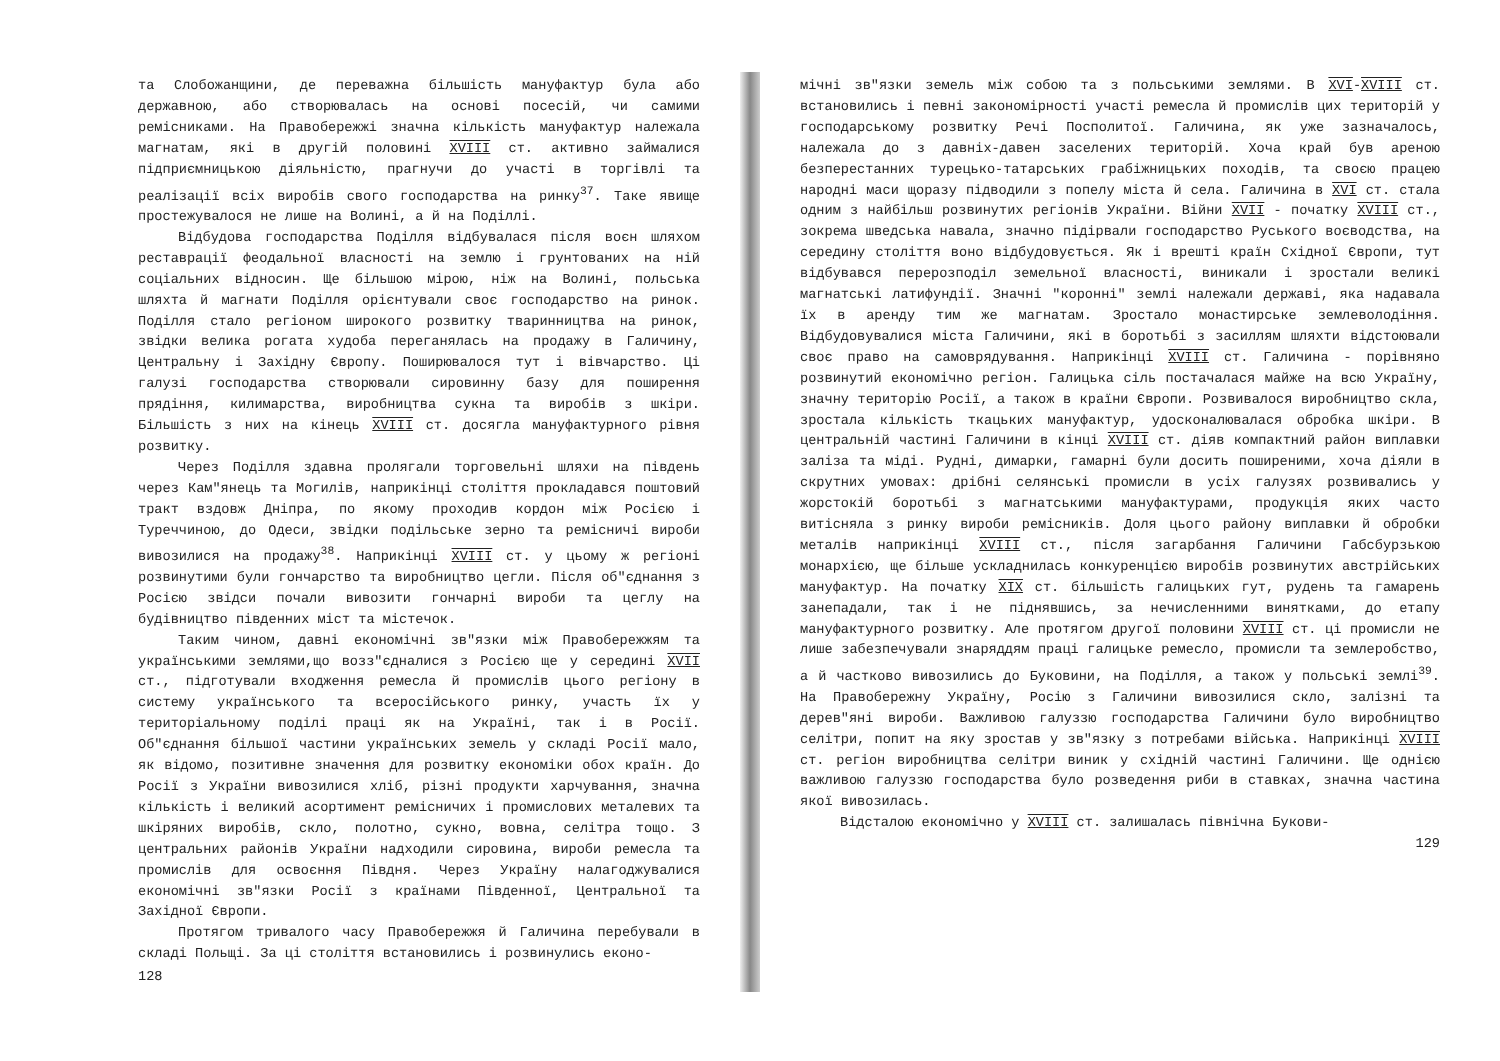та Слобожанщини, де переважна більшість мануфактур була або державною, або створювалась на основі посесій, чи самими ремісниками. На Правобережжі значна кількість мануфактур належала магнатам, які в другій половині XVIII ст. активно займалися підприємницькою діяльністю, прагнучи до участі в торгівлі та реалізації всіх виробів свого господарства на ринку<sup>37</sup>. Таке явище простежувалося не лише на Волині, а й на Поділлі.
Відбудова господарства Поділля відбувалася після воєн шляхом реставрації феодальної власності на землю і грунтованих на ній соціальних відносин. Ще більшою мірою, ніж на Волині, польська шляхта й магнати Поділля орієнтували своє господарство на ринок. Поділля стало регіоном широкого розвитку тваринництва на ринок, звідки велика рогата худоба переганялась на продажу в Галичину, Центральну і Західну Європу. Поширювалося тут і вівчарство. Ці галузі господарства створювали сировинну базу для поширення прядіння, килимарства, виробництва сукна та виробів з шкіри. Більшість з них на кінець XVIII ст. досягла мануфактурного рівня розвитку.
Через Поділля здавна пролягали торговельні шляхи на південь через Кам"янець та Могилів, наприкінці століття прокладався поштовий тракт вздовж Дніпра, по якому проходив кордон між Росією і Туреччиною, до Одеси, звідки подільське зерно та ремісничі вироби вивозилися на продажу<sup>38</sup>. Наприкінці XVIII ст. у цьому ж регіоні розвинутими були гончарство та виробництво цегли. Після об"єднання з Росією звідси почали вивозити гончарні вироби та цеглу на будівництво південних міст та містечок.
Таким чином, давні економічні зв"язки між Правобережжям та українськими землями,що возз"єдналися з Росією ще у середині XVII ст., підготували входження ремесла й промислів цього регіону в систему українського та всеросійського ринку, участь їх у територіальному поділі праці як на Україні, так і в Росії. Об"єднання більшої частини українських земель у складі Росії мало, як відомо, позитивне значення для розвитку економіки обох країн. До Росії з України вивозилися хліб, різні продукти харчування, значна кількість і великий асортимент ремісничих і промислових металевих та шкіряних виробів, скло, полотно, сукно, вовна, селітра тощо. З центральних районів України надходили сировина, вироби ремесла та промислів для освоєння Півдня. Через Україну налагоджувалися економічні зв"язки Росії з країнами Південної, Центральної та Західної Європи.
Протягом тривалого часу Правобережжя й Галичина перебували в складі Польщі. За ці століття встановились і розвинулись еконо-
128
мічні зв"язки земель між собою та з польськими землями. В XVI-XVIII ст. встановились і певні закономірності участі ремесла й промислів цих територій у господарському розвитку Речі Посполитої. Галичина, як уже зазначалось, належала до з давніх-давен заселених територій. Хоча край був ареною безперестанних турецько-татарських грабіжницьких походів, та своєю працею народні маси щоразу підводили з попелу міста й села. Галичина в XVI ст. стала одним з найбільш розвинутих регіонів України. Війни XVII - початку XVIII ст., зокрема шведська навала, значно підірвали господарство Руського воєводства, на середину століття воно відбудовується. Як і врешті країн Східної Європи, тут відбувався перерозподіл земельної власності, виникали і зростали великі магнатські латифундії. Значні "коронні" землі належали державі, яка надавала їх в аренду тим же магнатам. Зростало монастирське землеволодіння. Відбудовувалися міста Галичини, які в боротьбі з засиллям шляхти відстоювали своє право на самоврядування. Наприкінці XVIII ст. Галичина - порівняно розвинутий економічно регіон. Галицька сіль постачалася майже на всю Україну, значну територію Росії, а також в країни Європи. Розвивалося виробництво скла, зростала кількість ткацьких мануфактур, удосконалювалася обробка шкіри. В центральній частині Галичини в кінці XVIII ст. діяв компактний район виплавки заліза та міді. Рудні, димарки, гамарні були досить поширеними, хоча діяли в скрутних умовах: дрібні селянські промисли в усіх галузях розвивались у жорстокій боротьбі з магнатськими мануфактурами, продукція яких часто витісняла з ринку вироби ремісників. Доля цього району виплавки й обробки металів наприкінці XVIII ст., після загарбання Галичини Габсбурзькою монархією, ще більше ускладнилась конкуренцією виробів розвинутих австрійських мануфактур. На початку XIX ст. більшість галицьких гут, рудень та гамарень занепадали, так і не піднявшись, за нечисленними винятками, до етапу мануфактурного розвитку. Але протягом другої половини XVIII ст. ці промисли не лише забезпечували знаряддям праці галицьке ремесло, промисли та землеробство, а й частково вивозились до Буковини, на Поділля, а також у польські землі<sup>39</sup>. На Правобережну Україну, Росію з Галичини вивозилися скло, залізні та дерев"яні вироби. Важливою галуззю господарства Галичини було виробництво селітри, попит на яку зростав у зв"язку з потребами війська. Наприкінці XVIII ст. регіон виробництва селітри виник у східній частині Галичини. Ще однією важливою галуззю господарства було розведення риби в ставках, значна частина якої вивозилась.
Відсталою економічно у XVIII ст. залишалась північна Букови-
129